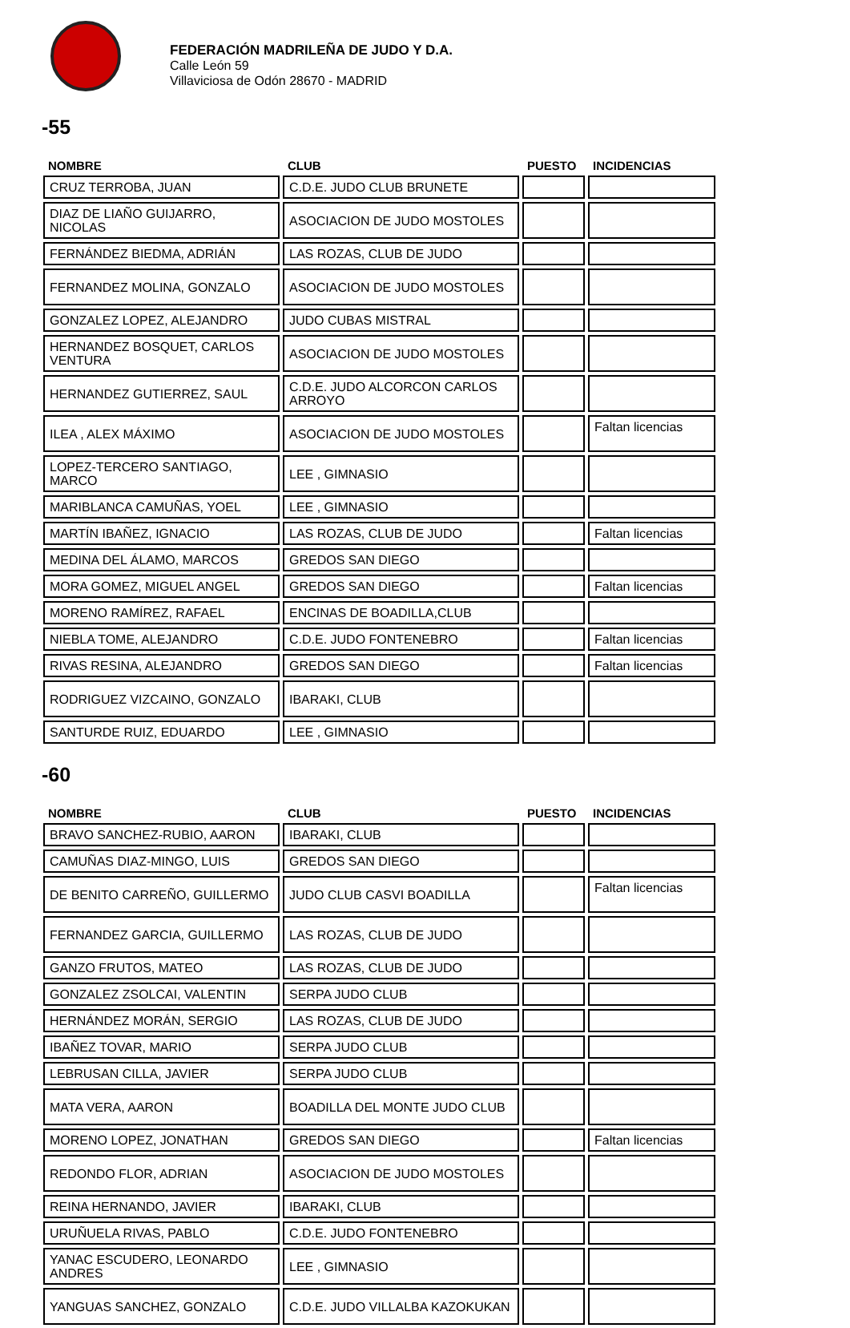FEDERACIÓN MADRILEÑA DE JUDO Y D.A.
Calle León 59
Villaviciosa de Odón 28670 - MADRID
-55
| NOMBRE | CLUB | PUESTO | INCIDENCIAS |
| --- | --- | --- | --- |
| CRUZ TERROBA, JUAN | C.D.E. JUDO CLUB BRUNETE | | |
| DIAZ DE LIAÑO GUIJARRO, NICOLAS | ASOCIACION DE JUDO MOSTOLES | | |
| FERNÁNDEZ BIEDMA, ADRIÁN | LAS ROZAS, CLUB DE JUDO | | |
| FERNANDEZ MOLINA, GONZALO | ASOCIACION DE JUDO MOSTOLES | | |
| GONZALEZ LOPEZ, ALEJANDRO | JUDO CUBAS MISTRAL | | |
| HERNANDEZ BOSQUET, CARLOS VENTURA | ASOCIACION DE JUDO MOSTOLES | | |
| HERNANDEZ GUTIERREZ, SAUL | C.D.E. JUDO ALCORCON CARLOS ARROYO | | |
| ILEA , ALEX MÁXIMO | ASOCIACION DE JUDO MOSTOLES | | Faltan licencias |
| LOPEZ-TERCERO SANTIAGO, MARCO | LEE , GIMNASIO | | |
| MARIBLANCA CAMUÑAS, YOEL | LEE , GIMNASIO | | |
| MARTÍN IBAÑEZ, IGNACIO | LAS ROZAS, CLUB DE JUDO | | Faltan licencias |
| MEDINA DEL ÁLAMO, MARCOS | GREDOS SAN DIEGO | | |
| MORA GOMEZ, MIGUEL ANGEL | GREDOS SAN DIEGO | | Faltan licencias |
| MORENO RAMÍREZ, RAFAEL | ENCINAS DE BOADILLA,CLUB | | |
| NIEBLA TOME, ALEJANDRO | C.D.E. JUDO FONTENEBRO | | Faltan licencias |
| RIVAS RESINA, ALEJANDRO | GREDOS SAN DIEGO | | Faltan licencias |
| RODRIGUEZ VIZCAINO, GONZALO | IBARAKI, CLUB | | |
| SANTURDE RUIZ, EDUARDO | LEE , GIMNASIO | | |
-60
| NOMBRE | CLUB | PUESTO | INCIDENCIAS |
| --- | --- | --- | --- |
| BRAVO SANCHEZ-RUBIO, AARON | IBARAKI, CLUB | | |
| CAMUÑAS DIAZ-MINGO, LUIS | GREDOS SAN DIEGO | | |
| DE BENITO CARREÑO, GUILLERMO | JUDO CLUB CASVI BOADILLA | | Faltan licencias |
| FERNANDEZ GARCIA, GUILLERMO | LAS ROZAS, CLUB DE JUDO | | |
| GANZO FRUTOS, MATEO | LAS ROZAS, CLUB DE JUDO | | |
| GONZALEZ ZSOLCAI, VALENTIN | SERPA JUDO CLUB | | |
| HERNÁNDEZ MORÁN, SERGIO | LAS ROZAS, CLUB DE JUDO | | |
| IBAÑEZ TOVAR, MARIO | SERPA JUDO CLUB | | |
| LEBRUSAN CILLA, JAVIER | SERPA JUDO CLUB | | |
| MATA VERA, AARON | BOADILLA DEL MONTE JUDO CLUB | | |
| MORENO LOPEZ, JONATHAN | GREDOS SAN DIEGO | | Faltan licencias |
| REDONDO FLOR, ADRIAN | ASOCIACION DE JUDO MOSTOLES | | |
| REINA HERNANDO, JAVIER | IBARAKI, CLUB | | |
| URUÑUELA RIVAS, PABLO | C.D.E. JUDO FONTENEBRO | | |
| YANAC ESCUDERO, LEONARDO ANDRES | LEE , GIMNASIO | | |
| YANGUAS SANCHEZ, GONZALO | C.D.E. JUDO VILLALBA KAZOKUKAN | | |